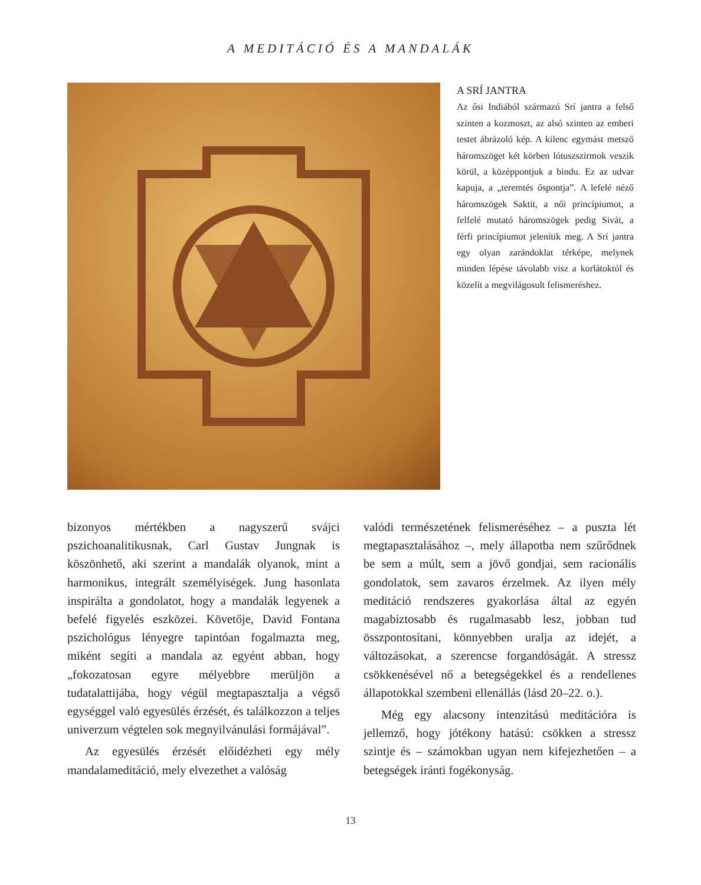A MEDITÁCIÓ ÉS A MANDALÁK
A SRÍ JANTRA
Az ősi Indiából származó Srí jantra a felső szinten a kozmoszt, az alsó szinten az emberi testet ábrázoló kép. A kilenc egymást metsző háromszöget két körben lótuszszirmok veszik körül, a középpontjuk a bindu. Ez az udvar kapuja, a „teremtés őspontja”. A lefelé néző háromszögek Saktit, a női princípiumot, a felfelé mutató háromszögek pedig Sivát, a férfi princípiumot jelenítik meg. A Srí jantra egy olyan zarándoklat térképe, melynek minden lépése távolabb visz a korlátoktól és közelít a megvilágosult felismeréshez.
bizonyos mértékben a nagyszerű svájci pszichoanalitikusnak, Carl Gustav Jungnak is köszönhető, aki szerint a mandalák olyanok, mint a harmonikus, integrált személyiségek. Jung hasonlata inspirálta a gondolatot, hogy a mandalák legyenek a befelé figyelés eszközei. Követője, David Fontana pszichológus lényegre tapintóan fogalmazta meg, miként segíti a mandala az egyént abban, hogy „fokozatosan egyre mélyebbre merüljön a tudatalattijába, hogy végül megtapasztalja a végső egységgel való egyesülés érzését, és találkozzon a teljes univerzum végtelen sok megnyilvánulási formájával”.
Az egyesülés érzését előidézheti egy mély mandalameditáció, mely elvezethet a valóság
valódi természetének felismeréséhez – a puszta lét megtapasztalásához –, mely állapotba nem szűrődnek be sem a múlt, sem a jövő gondjai, sem racionális gondolatok, sem zavaros érzelmek. Az ilyen mély meditáció rendszeres gyakorlása által az egyén magabiztosabb és rugalmasabb lesz, jobban tud összpontosítani, könnyebben uralja az idejét, a változásokat, a szerencse forgandóságát. A stressz csökkenésével nő a betegségekkel és a rendellenes állapotokkal szembeni ellenállás (lásd 20–22. o.).
Még egy alacsony intenzitású meditációra is jellemző, hogy jótékony hatású: csökken a stressz szintje és – számokban ugyan nem kifejezhetően – a betegségek iránti fogékonyság.
13